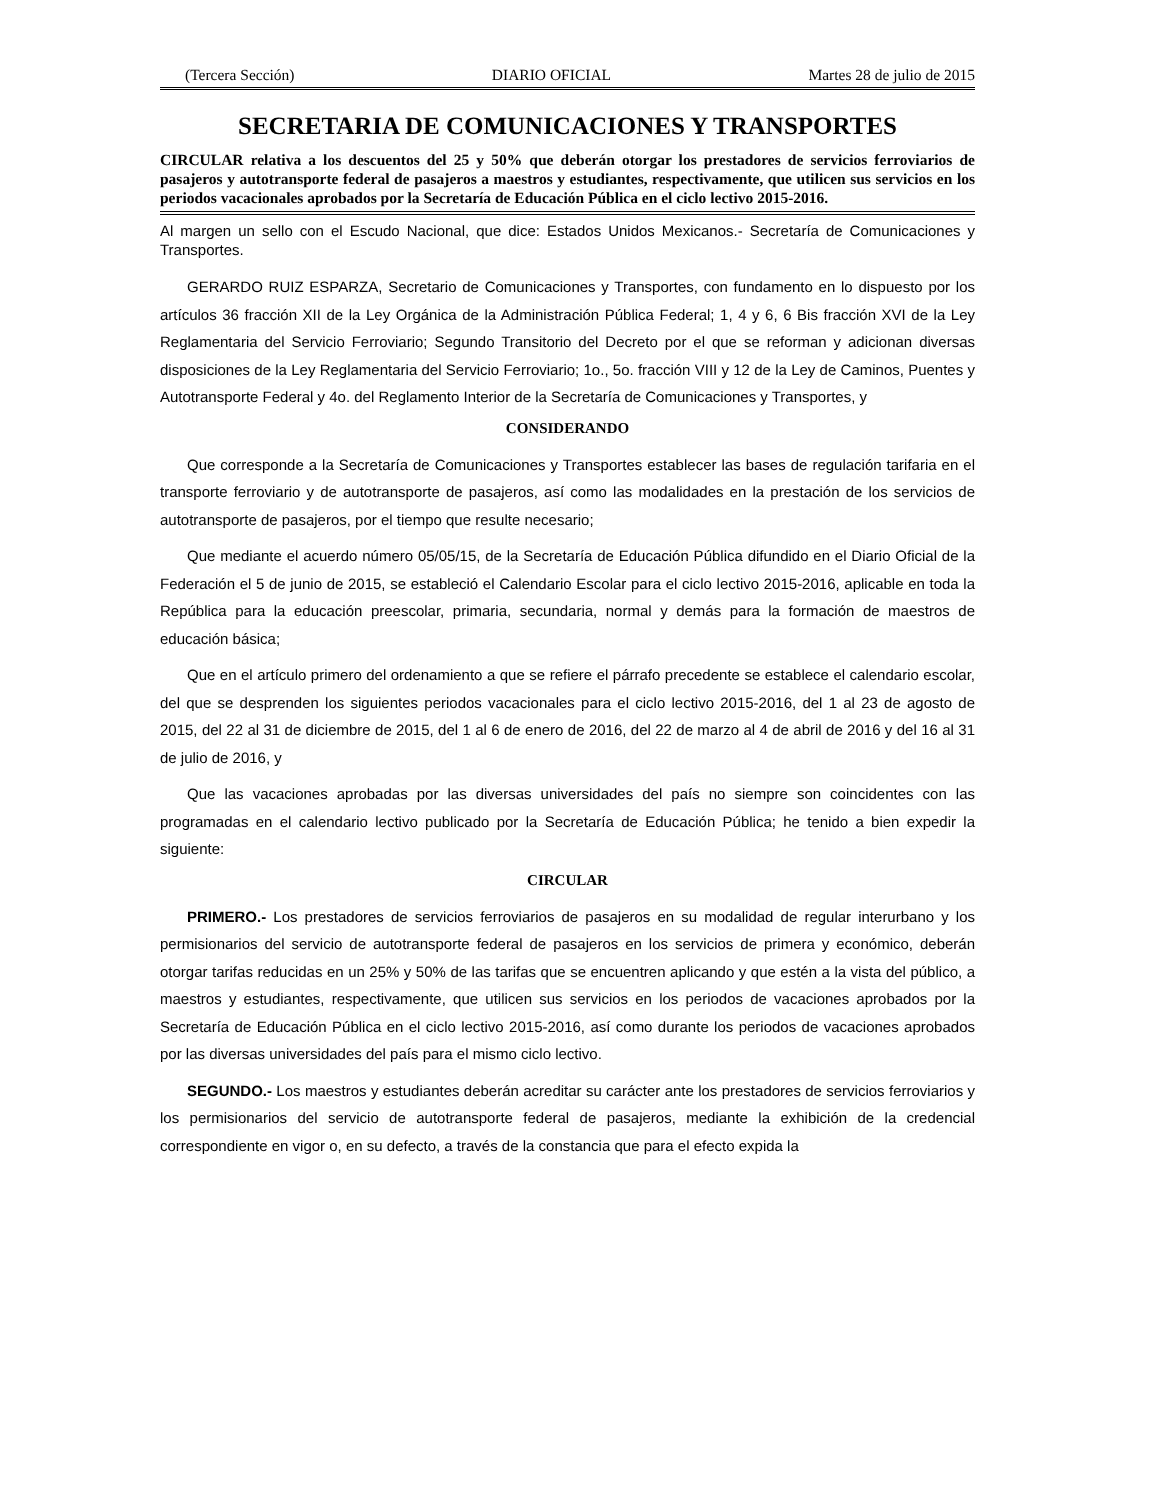(Tercera Sección) DIARIO OFICIAL Martes 28 de julio de 2015
SECRETARIA DE COMUNICACIONES Y TRANSPORTES
CIRCULAR relativa a los descuentos del 25 y 50% que deberán otorgar los prestadores de servicios ferroviarios de pasajeros y autotransporte federal de pasajeros a maestros y estudiantes, respectivamente, que utilicen sus servicios en los periodos vacacionales aprobados por la Secretaría de Educación Pública en el ciclo lectivo 2015-2016.
Al margen un sello con el Escudo Nacional, que dice: Estados Unidos Mexicanos.- Secretaría de Comunicaciones y Transportes.
GERARDO RUIZ ESPARZA, Secretario de Comunicaciones y Transportes, con fundamento en lo dispuesto por los artículos 36 fracción XII de la Ley Orgánica de la Administración Pública Federal; 1, 4 y 6, 6 Bis fracción XVI de la Ley Reglamentaria del Servicio Ferroviario; Segundo Transitorio del Decreto por el que se reforman y adicionan diversas disposiciones de la Ley Reglamentaria del Servicio Ferroviario; 1o., 5o. fracción VIII y 12 de la Ley de Caminos, Puentes y Autotransporte Federal y 4o. del Reglamento Interior de la Secretaría de Comunicaciones y Transportes, y
CONSIDERANDO
Que corresponde a la Secretaría de Comunicaciones y Transportes establecer las bases de regulación tarifaria en el transporte ferroviario y de autotransporte de pasajeros, así como las modalidades en la prestación de los servicios de autotransporte de pasajeros, por el tiempo que resulte necesario;
Que mediante el acuerdo número 05/05/15, de la Secretaría de Educación Pública difundido en el Diario Oficial de la Federación el 5 de junio de 2015, se estableció el Calendario Escolar para el ciclo lectivo 2015-2016, aplicable en toda la República para la educación preescolar, primaria, secundaria, normal y demás para la formación de maestros de educación básica;
Que en el artículo primero del ordenamiento a que se refiere el párrafo precedente se establece el calendario escolar, del que se desprenden los siguientes periodos vacacionales para el ciclo lectivo 2015-2016, del 1 al 23 de agosto de 2015, del 22 al 31 de diciembre de 2015, del 1 al 6 de enero de 2016, del 22 de marzo al 4 de abril de 2016 y del 16 al 31 de julio de 2016, y
Que las vacaciones aprobadas por las diversas universidades del país no siempre son coincidentes con las programadas en el calendario lectivo publicado por la Secretaría de Educación Pública; he tenido a bien expedir la siguiente:
CIRCULAR
PRIMERO.- Los prestadores de servicios ferroviarios de pasajeros en su modalidad de regular interurbano y los permisionarios del servicio de autotransporte federal de pasajeros en los servicios de primera y económico, deberán otorgar tarifas reducidas en un 25% y 50% de las tarifas que se encuentren aplicando y que estén a la vista del público, a maestros y estudiantes, respectivamente, que utilicen sus servicios en los periodos de vacaciones aprobados por la Secretaría de Educación Pública en el ciclo lectivo 2015-2016, así como durante los periodos de vacaciones aprobados por las diversas universidades del país para el mismo ciclo lectivo.
SEGUNDO.- Los maestros y estudiantes deberán acreditar su carácter ante los prestadores de servicios ferroviarios y los permisionarios del servicio de autotransporte federal de pasajeros, mediante la exhibición de la credencial correspondiente en vigor o, en su defecto, a través de la constancia que para el efecto expida la